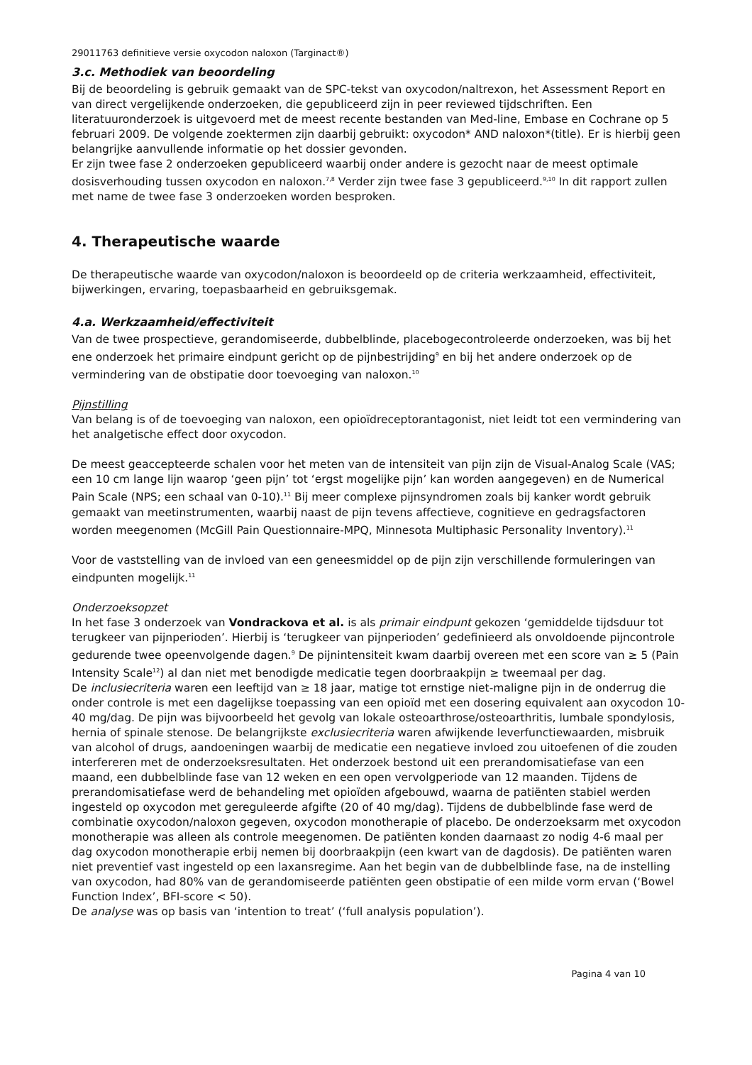29011763 definitieve versie oxycodon naloxon (Targinact®)
3.c. Methodiek van beoordeling
Bij de beoordeling is gebruik gemaakt van de SPC-tekst van oxycodon/naltrexon, het Assessment Report en van direct vergelijkende onderzoeken, die gepubliceerd zijn in peer reviewed tijdschriften. Een literatuuronderzoek is uitgevoerd met de meest recente bestanden van Med-line, Embase en Cochrane op 5 februari 2009. De volgende zoektermen zijn daarbij gebruikt: oxycodon* AND naloxon*(title). Er is hierbij geen belangrijke aanvullende informatie op het dossier gevonden.
Er zijn twee fase 2 onderzoeken gepubliceerd waarbij onder andere is gezocht naar de meest optimale dosisverhouding tussen oxycodon en naloxon.<sup>7,8</sup> Verder zijn twee fase 3 gepubliceerd.<sup>9,10</sup> In dit rapport zullen met name de twee fase 3 onderzoeken worden besproken.
4. Therapeutische waarde
De therapeutische waarde van oxycodon/naloxon is beoordeeld op de criteria werkzaamheid, effectiviteit, bijwerkingen, ervaring, toepasbaarheid en gebruiksgemak.
4.a. Werkzaamheid/effectiviteit
Van de twee prospectieve, gerandomiseerde, dubbelblinde, placebogecontroleerde onderzoeken, was bij het ene onderzoek het primaire eindpunt gericht op de pijnbestrijding<sup>9</sup> en bij het andere onderzoek op de vermindering van de obstipatie door toevoeging van naloxon.<sup>10</sup>
Pijnstilling
Van belang is of de toevoeging van naloxon, een opioïdreceptorantagonist, niet leidt tot een vermindering van het analgetische effect door oxycodon.
De meest geaccepteerde schalen voor het meten van de intensiteit van pijn zijn de Visual-Analog Scale (VAS; een 10 cm lange lijn waarop ‘geen pijn’ tot ‘ergst mogelijke pijn’ kan worden aangegeven) en de Numerical Pain Scale (NPS; een schaal van 0-10).<sup>11</sup> Bij meer complexe pijnsyndromen zoals bij kanker wordt gebruik gemaakt van meetinstrumenten, waarbij naast de pijn tevens affectieve, cognitieve en gedragsfactoren worden meegenomen (McGill Pain Questionnaire-MPQ, Minnesota Multiphasic Personality Inventory).<sup>11</sup>
Voor de vaststelling van de invloed van een geneesmiddel op de pijn zijn verschillende formuleringen van eindpunten mogelijk.<sup>11</sup>
Onderzoeksopzet
In het fase 3 onderzoek van Vondrackova et al. is als primair eindpunt gekozen ‘gemiddelde tijdsduur tot terugkeer van pijnperioden’. Hierbij is ‘terugkeer van pijnperioden’ gedefinieerd als onvoldoende pijncontrole gedurende twee opeenvolgende dagen.<sup>9</sup> De pijnintensiteit kwam daarbij overeen met een score van ≥ 5 (Pain Intensity Scale<sup>12</sup>) al dan niet met benodigde medicatie tegen doorbraakpijn ≥ tweemaal per dag.
De inclusiecriteria waren een leeftijd van ≥ 18 jaar, matige tot ernstige niet-maligne pijn in de onderrug die onder controle is met een dagelijkse toepassing van een opioïd met een dosering equivalent aan oxycodon 10-40 mg/dag. De pijn was bijvoorbeeld het gevolg van lokale osteoarthrose/osteoarthritis, lumbale spondylosis, hernia of spinale stenose. De belangrijkste exclusiecriteria waren afwijkende leverfunctiewaarden, misbruik van alcohol of drugs, aandoeningen waarbij de medicatie een negatieve invloed zou uitoefenen of die zouden interfereren met de onderzoeksresultaten. Het onderzoek bestond uit een prerandomisatiefase van een maand, een dubbelblinde fase van 12 weken en een open vervolgperiode van 12 maanden. Tijdens de prerandomisatiefase werd de behandeling met opioïden afgebouwd, waarna de patiënten stabiel werden ingesteld op oxycodon met gereguleerde afgifte (20 of 40 mg/dag). Tijdens de dubbelblinde fase werd de combinatie oxycodon/naloxon gegeven, oxycodon monotherapie of placebo. De onderzoeksarm met oxycodon monotherapie was alleen als controle meegenomen. De patiënten konden daarnaast zo nodig 4-6 maal per dag oxycodon monotherapie erbij nemen bij doorbraakpijn (een kwart van de dagdosis). De patiënten waren niet preventief vast ingesteld op een laxansregime. Aan het begin van de dubbelblinde fase, na de instelling van oxycodon, had 80% van de gerandomiseerde patiënten geen obstipatie of een milde vorm ervan (‘Bowel Function Index’, BFI-score < 50).
De analyse was op basis van ‘intention to treat’ (‘full analysis population’).
Pagina 4 van 10